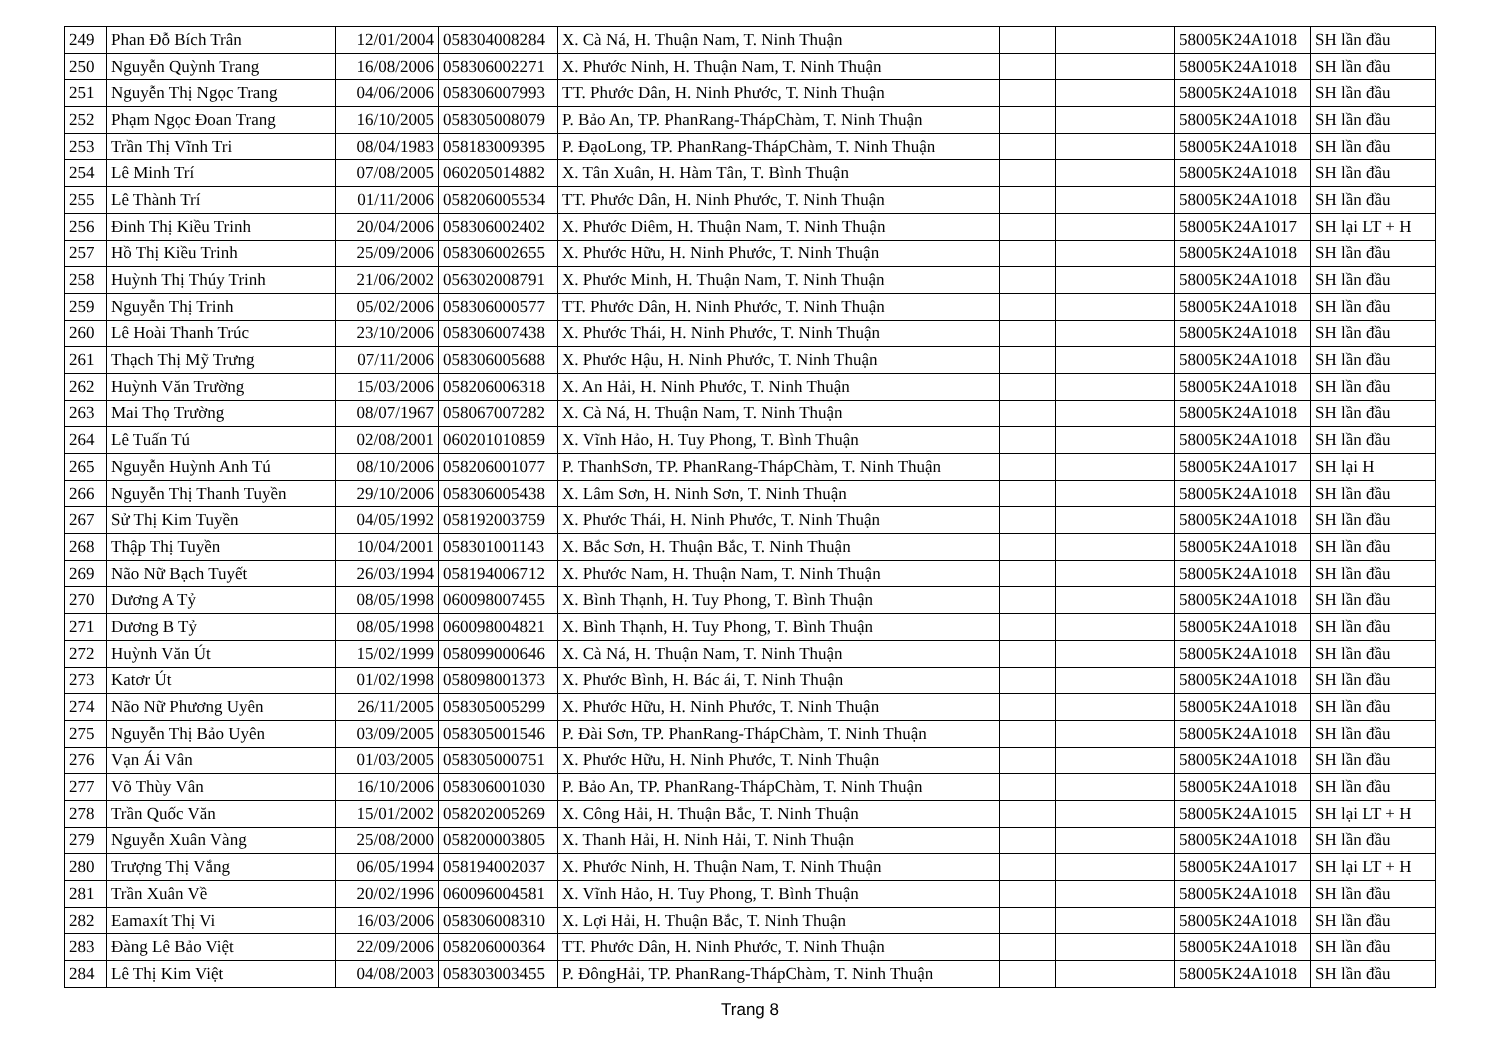| 249 | Phan Đỗ Bích Trân | 12/01/2004 | 058304008284 | X. Cà Ná, H. Thuận Nam, T. Ninh Thuận | | | 58005K24A1018 | SH lần đầu |
| 250 | Nguyễn Quỳnh Trang | 16/08/2006 | 058306002271 | X. Phước Ninh, H. Thuận Nam, T. Ninh Thuận | | | 58005K24A1018 | SH lần đầu |
| 251 | Nguyễn Thị Ngọc Trang | 04/06/2006 | 058306007993 | TT. Phước Dân, H. Ninh Phước, T. Ninh Thuận | | | 58005K24A1018 | SH lần đầu |
| 252 | Phạm Ngọc Đoan Trang | 16/10/2005 | 058305008079 | P. Bảo An, TP. PhanRang-ThápChàm, T. Ninh Thuận | | | 58005K24A1018 | SH lần đầu |
| 253 | Trần Thị Vĩnh Tri | 08/04/1983 | 058183009395 | P. ĐạoLong, TP. PhanRang-ThápChàm, T. Ninh Thuận | | | 58005K24A1018 | SH lần đầu |
| 254 | Lê Minh Trí | 07/08/2005 | 060205014882 | X. Tân Xuân, H. Hàm Tân, T. Bình Thuận | | | 58005K24A1018 | SH lần đầu |
| 255 | Lê Thành Trí | 01/11/2006 | 058206005534 | TT. Phước Dân, H. Ninh Phước, T. Ninh Thuận | | | 58005K24A1018 | SH lần đầu |
| 256 | Đinh Thị Kiều Trinh | 20/04/2006 | 058306002402 | X. Phước Diêm, H. Thuận Nam, T. Ninh Thuận | | | 58005K24A1017 | SH lại LT + H |
| 257 | Hồ Thị Kiều Trinh | 25/09/2006 | 058306002655 | X. Phước Hữu, H. Ninh Phước, T. Ninh Thuận | | | 58005K24A1018 | SH lần đầu |
| 258 | Huỳnh Thị Thúy Trinh | 21/06/2002 | 056302008791 | X. Phước Minh, H. Thuận Nam, T. Ninh Thuận | | | 58005K24A1018 | SH lần đầu |
| 259 | Nguyễn Thị Trinh | 05/02/2006 | 058306000577 | TT. Phước Dân, H. Ninh Phước, T. Ninh Thuận | | | 58005K24A1018 | SH lần đầu |
| 260 | Lê Hoài Thanh Trúc | 23/10/2006 | 058306007438 | X. Phước Thái, H. Ninh Phước, T. Ninh Thuận | | | 58005K24A1018 | SH lần đầu |
| 261 | Thạch Thị Mỹ Trưng | 07/11/2006 | 058306005688 | X. Phước Hậu, H. Ninh Phước, T. Ninh Thuận | | | 58005K24A1018 | SH lần đầu |
| 262 | Huỳnh Văn Trường | 15/03/2006 | 058206006318 | X. An Hải, H. Ninh Phước, T. Ninh Thuận | | | 58005K24A1018 | SH lần đầu |
| 263 | Mai Thọ Trường | 08/07/1967 | 058067007282 | X. Cà Ná, H. Thuận Nam, T. Ninh Thuận | | | 58005K24A1018 | SH lần đầu |
| 264 | Lê Tuấn Tú | 02/08/2001 | 060201010859 | X. Vĩnh Hảo, H. Tuy Phong, T. Bình Thuận | | | 58005K24A1018 | SH lần đầu |
| 265 | Nguyễn Huỳnh Anh Tú | 08/10/2006 | 058206001077 | P. ThanhSơn, TP. PhanRang-ThápChàm, T. Ninh Thuận | | | 58005K24A1017 | SH lại H |
| 266 | Nguyễn Thị Thanh Tuyền | 29/10/2006 | 058306005438 | X. Lâm Sơn, H. Ninh Sơn, T. Ninh Thuận | | | 58005K24A1018 | SH lần đầu |
| 267 | Sử Thị Kim Tuyền | 04/05/1992 | 058192003759 | X. Phước Thái, H. Ninh Phước, T. Ninh Thuận | | | 58005K24A1018 | SH lần đầu |
| 268 | Thập Thị Tuyền | 10/04/2001 | 058301001143 | X. Bắc Sơn, H. Thuận Bắc, T. Ninh Thuận | | | 58005K24A1018 | SH lần đầu |
| 269 | Não Nữ Bạch Tuyết | 26/03/1994 | 058194006712 | X. Phước Nam, H. Thuận Nam, T. Ninh Thuận | | | 58005K24A1018 | SH lần đầu |
| 270 | Dương A Tỷ | 08/05/1998 | 060098007455 | X. Bình Thạnh, H. Tuy Phong, T. Bình Thuận | | | 58005K24A1018 | SH lần đầu |
| 271 | Dương B Tỷ | 08/05/1998 | 060098004821 | X. Bình Thạnh, H. Tuy Phong, T. Bình Thuận | | | 58005K24A1018 | SH lần đầu |
| 272 | Huỳnh Văn Út | 15/02/1999 | 058099000646 | X. Cà Ná, H. Thuận Nam, T. Ninh Thuận | | | 58005K24A1018 | SH lần đầu |
| 273 | Katơr Út | 01/02/1998 | 058098001373 | X. Phước Bình, H. Bác ái, T. Ninh Thuận | | | 58005K24A1018 | SH lần đầu |
| 274 | Não Nữ Phương Uyên | 26/11/2005 | 058305005299 | X. Phước Hữu, H. Ninh Phước, T. Ninh Thuận | | | 58005K24A1018 | SH lần đầu |
| 275 | Nguyễn Thị Bảo Uyên | 03/09/2005 | 058305001546 | P. Đài Sơn, TP. PhanRang-ThápChàm, T. Ninh Thuận | | | 58005K24A1018 | SH lần đầu |
| 276 | Vạn Ái Vân | 01/03/2005 | 058305000751 | X. Phước Hữu, H. Ninh Phước, T. Ninh Thuận | | | 58005K24A1018 | SH lần đầu |
| 277 | Võ Thùy Vân | 16/10/2006 | 058306001030 | P. Bảo An, TP. PhanRang-ThápChàm, T. Ninh Thuận | | | 58005K24A1018 | SH lần đầu |
| 278 | Trần Quốc Văn | 15/01/2002 | 058202005269 | X. Công Hải, H. Thuận Bắc, T. Ninh Thuận | | | 58005K24A1015 | SH lại LT + H |
| 279 | Nguyễn Xuân Vàng | 25/08/2000 | 058200003805 | X. Thanh Hải, H. Ninh Hải, T. Ninh Thuận | | | 58005K24A1018 | SH lần đầu |
| 280 | Trượng Thị Vắng | 06/05/1994 | 058194002037 | X. Phước Ninh, H. Thuận Nam, T. Ninh Thuận | | | 58005K24A1017 | SH lại LT + H |
| 281 | Trần Xuân Về | 20/02/1996 | 060096004581 | X. Vĩnh Hảo, H. Tuy Phong, T. Bình Thuận | | | 58005K24A1018 | SH lần đầu |
| 282 | Eamaxít Thị Vi | 16/03/2006 | 058306008310 | X. Lợi Hải, H. Thuận Bắc, T. Ninh Thuận | | | 58005K24A1018 | SH lần đầu |
| 283 | Đàng Lê Bảo Việt | 22/09/2006 | 058206000364 | TT. Phước Dân, H. Ninh Phước, T. Ninh Thuận | | | 58005K24A1018 | SH lần đầu |
| 284 | Lê Thị Kim Việt | 04/08/2003 | 058303003455 | P. ĐôngHải, TP. PhanRang-ThápChàm, T. Ninh Thuận | | | 58005K24A1018 | SH lần đầu |
Trang 8